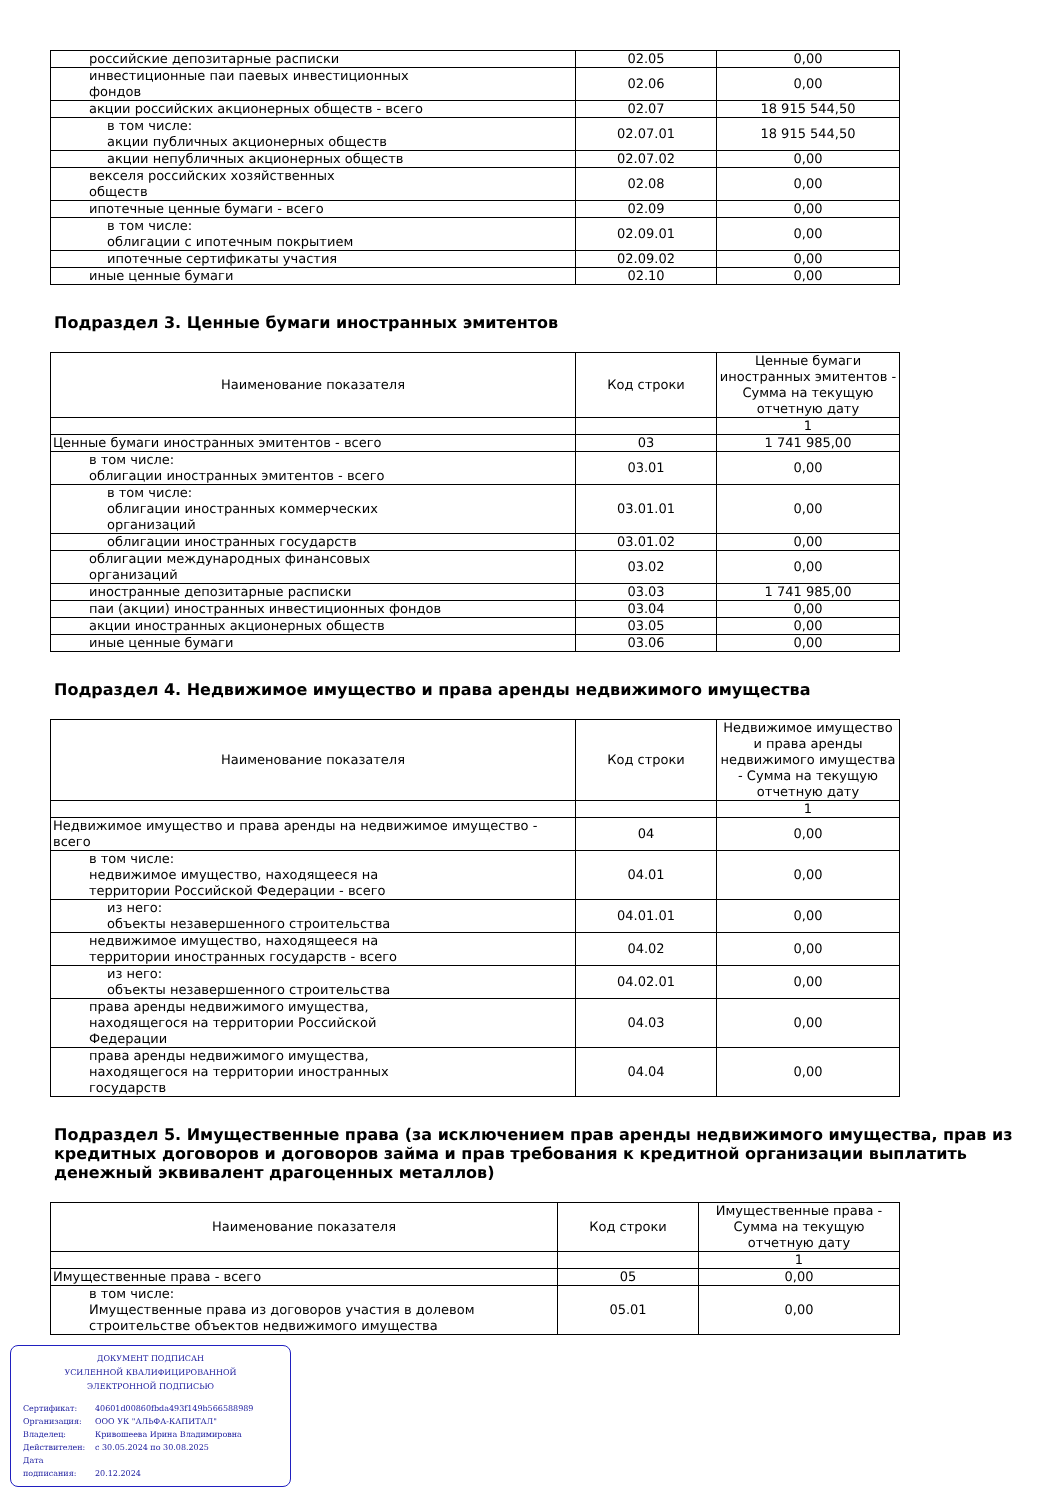| российские депозитарные расписки | 02.05 | 0,00 |
| инвестиционные паи паевых инвестиционных фондов | 02.06 | 0,00 |
| акции российских акционерных обществ - всего | 02.07 | 18 915 544,50 |
| в том числе: акции публичных акционерных обществ | 02.07.01 | 18 915 544,50 |
| акции непубличных акционерных обществ | 02.07.02 | 0,00 |
| векселя российских хозяйственных обществ | 02.08 | 0,00 |
| ипотечные ценные бумаги - всего | 02.09 | 0,00 |
| в том числе: облигации с ипотечным покрытием | 02.09.01 | 0,00 |
| ипотечные сертификаты участия | 02.09.02 | 0,00 |
| иные ценные бумаги | 02.10 | 0,00 |
Подраздел 3. Ценные бумаги иностранных эмитентов
| Наименование показателя | Код строки | Ценные бумаги иностранных эмитентов - Сумма на текущую отчетную дату |
| --- | --- | --- |
| | | 1 |
| Ценные бумаги иностранных эмитентов - всего | 03 | 1 741 985,00 |
| в том числе: облигации иностранных эмитентов - всего | 03.01 | 0,00 |
| в том числе: облигации иностранных коммерческих организаций | 03.01.01 | 0,00 |
| облигации иностранных государств | 03.01.02 | 0,00 |
| облигации международных финансовых организаций | 03.02 | 0,00 |
| иностранные депозитарные расписки | 03.03 | 1 741 985,00 |
| паи (акции) иностранных инвестиционных фондов | 03.04 | 0,00 |
| акции иностранных акционерных обществ | 03.05 | 0,00 |
| иные ценные бумаги | 03.06 | 0,00 |
Подраздел 4. Недвижимое имущество и права аренды недвижимого имущества
| Наименование показателя | Код строки | Недвижимое имущество и права аренды недвижимого имущества - Сумма на текущую отчетную дату |
| --- | --- | --- |
| | | 1 |
| Недвижимое имущество и права аренды на недвижимое имущество - всего | 04 | 0,00 |
| в том числе: недвижимое имущество, находящееся на территории Российской Федерации - всего | 04.01 | 0,00 |
| из него: объекты незавершенного строительства | 04.01.01 | 0,00 |
| недвижимое имущество, находящееся на территории иностранных государств - всего | 04.02 | 0,00 |
| из него: объекты незавершенного строительства | 04.02.01 | 0,00 |
| права аренды недвижимого имущества, находящегося на территории Российской Федерации | 04.03 | 0,00 |
| права аренды недвижимого имущества, находящегося на территории иностранных государств | 04.04 | 0,00 |
Подраздел 5. Имущественные права (за исключением прав аренды недвижимого имущества, прав из кредитных договоров и договоров займа и прав требования к кредитной организации выплатить денежный эквивалент драгоценных металлов)
| Наименование показателя | Код строки | Имущественные права - Сумма на текущую отчетную дату |
| --- | --- | --- |
| | | 1 |
| Имущественные права - всего | 05 | 0,00 |
| в том числе: Имущественные права из договоров участия в долевом строительстве объектов недвижимого имущества | 05.01 | 0,00 |
ДОКУМЕНТ ПОДПИСАН
УСИЛЕННОЙ КВАЛИФИЦИРОВАННОЙ
ЭЛЕКТРОННОЙ ПОДПИСЬЮ
Сертификат: 40601d00860fbda493f149b566588989
Организация: ООО УК "АЛЬФА-КАПИТАЛ"
Владелец: Кривошеева Ирина Владимировна
Действителен: с 30.05.2024 по 30.08.2025
Дата подписания: 20.12.2024